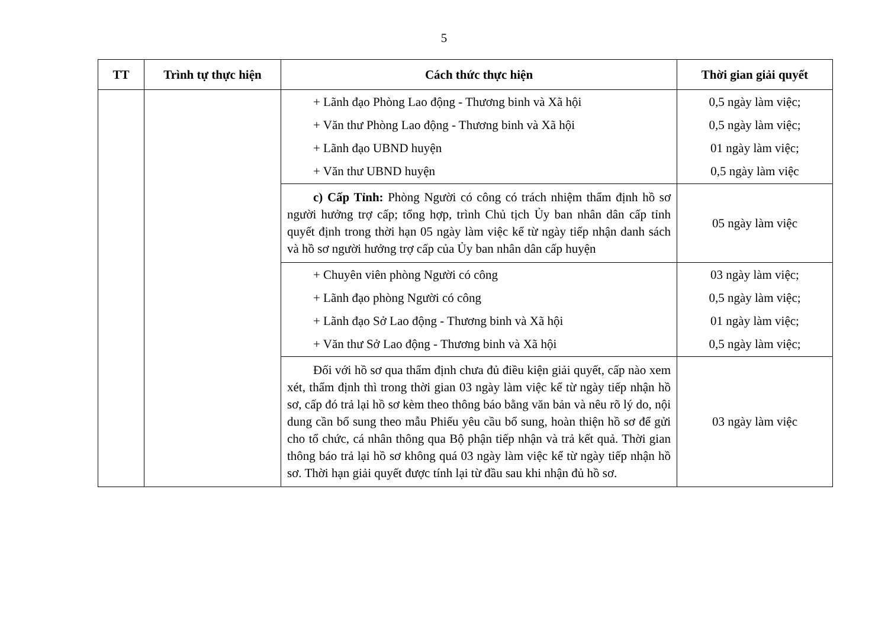5
| TT | Trình tự thực hiện | Cách thức thực hiện | Thời gian giải quyết |
| --- | --- | --- | --- |
| | | + Lãnh đạo Phòng Lao động - Thương binh và Xã hội + Văn thư Phòng Lao động - Thương binh và Xã hội + Lãnh đạo UBND huyện + Văn thư UBND huyện | 0,5 ngày làm việc; 0,5 ngày làm việc; 01 ngày làm việc; 0,5 ngày làm việc |
| | | c) Cấp Tỉnh: Phòng Người có công có trách nhiệm thẩm định hồ sơ người hưởng trợ cấp; tổng hợp, trình Chủ tịch Ủy ban nhân dân cấp tỉnh quyết định trong thời hạn 05 ngày làm việc kể từ ngày tiếp nhận danh sách và hồ sơ người hưởng trợ cấp của Ủy ban nhân dân cấp huyện | 05 ngày làm việc |
| | | + Chuyên viên phòng Người có công + Lãnh đạo phòng Người có công + Lãnh đạo Sở Lao động - Thương binh và Xã hội + Văn thư Sở Lao động - Thương binh và Xã hội | 03 ngày làm việc; 0,5 ngày làm việc; 01 ngày làm việc; 0,5 ngày làm việc; |
| | | Đối với hồ sơ qua thẩm định chưa đủ điều kiện giải quyết, cấp nào xem xét, thẩm định thì trong thời gian 03 ngày làm việc kể từ ngày tiếp nhận hồ sơ, cấp đó trả lại hồ sơ kèm theo thông báo bằng văn bản và nêu rõ lý do, nội dung cần bổ sung theo mẫu Phiếu yêu cầu bổ sung, hoàn thiện hồ sơ để gửi cho tổ chức, cá nhân thông qua Bộ phận tiếp nhận và trả kết quả. Thời gian thông báo trả lại hồ sơ không quá 03 ngày làm việc kể từ ngày tiếp nhận hồ sơ. Thời hạn giải quyết được tính lại từ đầu sau khi nhận đủ hồ sơ. | 03 ngày làm việc |